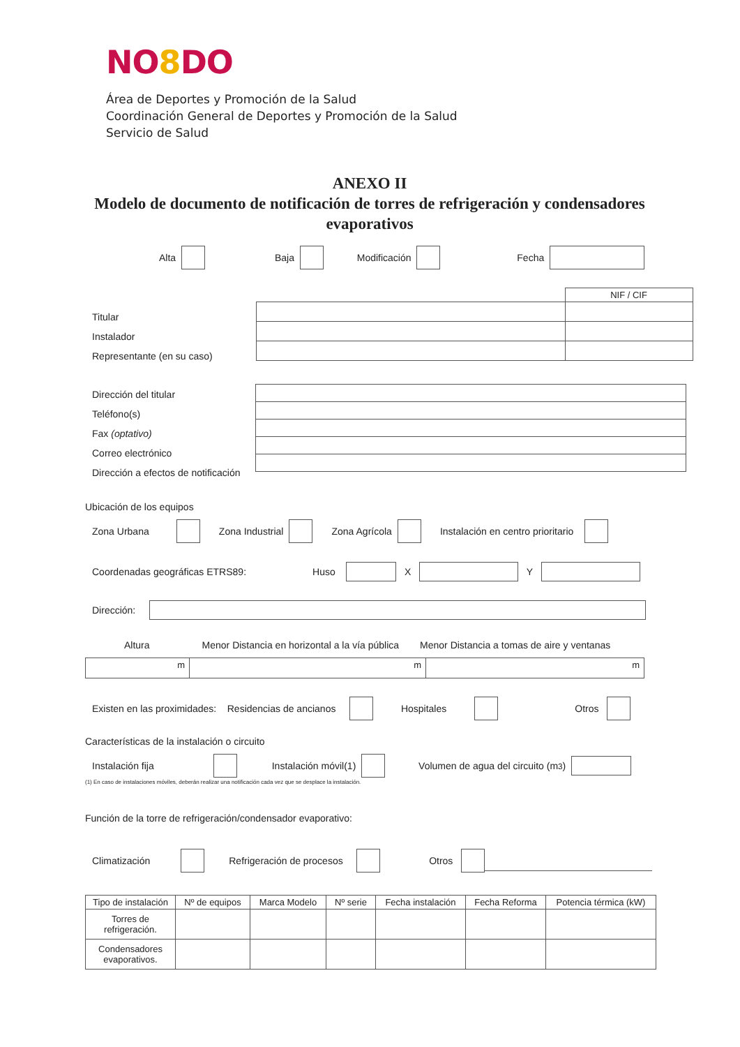NO8 DO
Área de Deportes y Promoción de la Salud
Coordinación General de Deportes y Promoción de la Salud
Servicio de Salud
ANEXO II
Modelo de documento de notificación de torres de refrigeración y condensadores evaporativos
Alta Baja Modificación Fecha
Titular
Instalador
Representante (en su caso)
| | NIF / CIF |
Dirección del titular
Teléfono(s)
Fax (optativo)
Correo electrónico
Dirección a efectos de notificación
Ubicación de los equipos
Zona Urbana Zona Industrial Zona Agrícola Instalación en centro prioritario
Coordenadas geográficas ETRS89: Huso X Y
Dirección:
Altura Menor Distancia en horizontal a la vía pública Menor Distancia a tomas de aire y ventanas
| m | m | m |
Existen en las proximidades: Residencias de ancianos Hospitales Otros
Características de la instalación o circuito
Instalación fija Instalación móvil(1) Volumen de agua del circuito (m<sup>3</sup>)
(1) En caso de instalaciones móviles, deberán realizar una notificación cada vez que se desplace la instalación.
Función de la torre de refrigeración/condensador evaporativo:
Climatización Refrigeración de procesos Otros
| Tipo de instalación | Nº de equipos | Marca Modelo | Nº serie | Fecha instalación | Fecha Reforma | Potencia térmica (kW) |
| --- | --- | --- | --- | --- | --- | --- |
| Torres de refrigeración. | | | | | | |
| Condensadores evaporativos. | | | | | | |